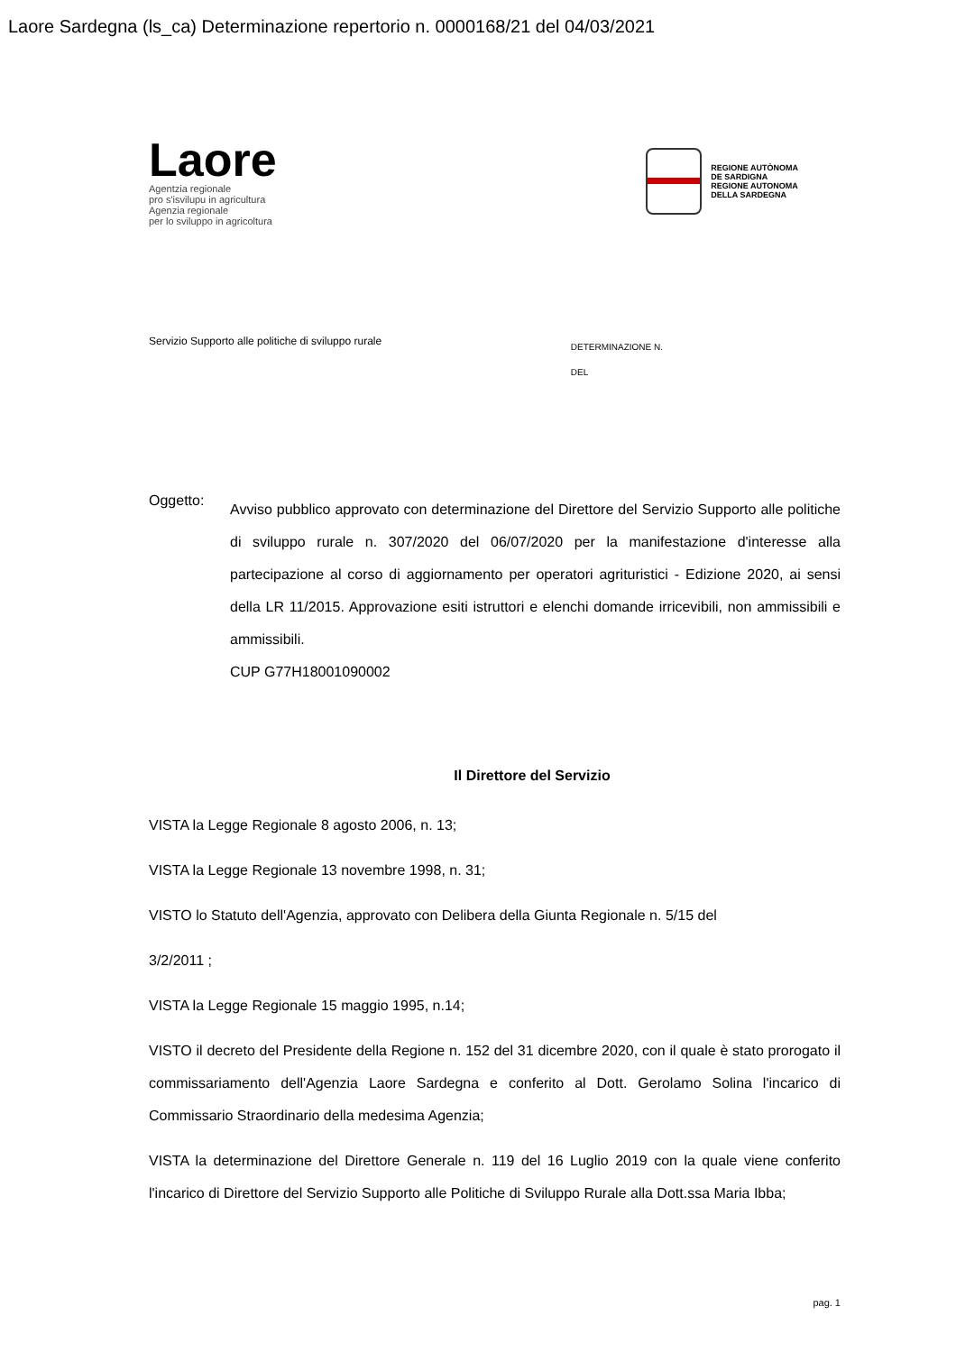Laore Sardegna (ls_ca) Determinazione repertorio n. 0000168/21 del 04/03/2021
Laore
Agentzia regionale
pro s'isvilupu in agricultura
Agenzia regionale
per lo sviluppo in agricoltura
REGIONE AUTÒNOMA
DE SARDIGNA
REGIONE AUTONOMA
DELLA SARDEGNA
Servizio Supporto alle politiche di sviluppo rurale
DETERMINAZIONE N.
DEL
Oggetto:
Avviso pubblico approvato con determinazione del Direttore del Servizio Supporto alle politiche di sviluppo rurale n. 307/2020 del 06/07/2020 per la manifestazione d'interesse alla partecipazione al corso di aggiornamento per operatori agrituristici - Edizione 2020, ai sensi della LR 11/2015. Approvazione esiti istruttori e elenchi domande irricevibili, non ammissibili e ammissibili.
CUP G77H18001090002
Il Direttore del Servizio
VISTA la Legge Regionale 8 agosto 2006, n. 13;
VISTA la Legge Regionale 13 novembre 1998, n. 31;
VISTO lo Statuto dell'Agenzia, approvato con Delibera della Giunta Regionale n. 5/15 del
3/2/2011 ;
VISTA la Legge Regionale 15 maggio 1995, n.14;
VISTO il decreto del Presidente della Regione n. 152 del 31 dicembre 2020, con il quale è stato prorogato il commissariamento dell'Agenzia Laore Sardegna e conferito al Dott. Gerolamo Solina l'incarico di Commissario Straordinario della medesima Agenzia;
VISTA la determinazione del Direttore Generale n. 119 del 16 Luglio 2019 con la quale viene conferito l'incarico di Direttore del Servizio Supporto alle Politiche di Sviluppo Rurale alla Dott.ssa Maria Ibba;
pag. 1